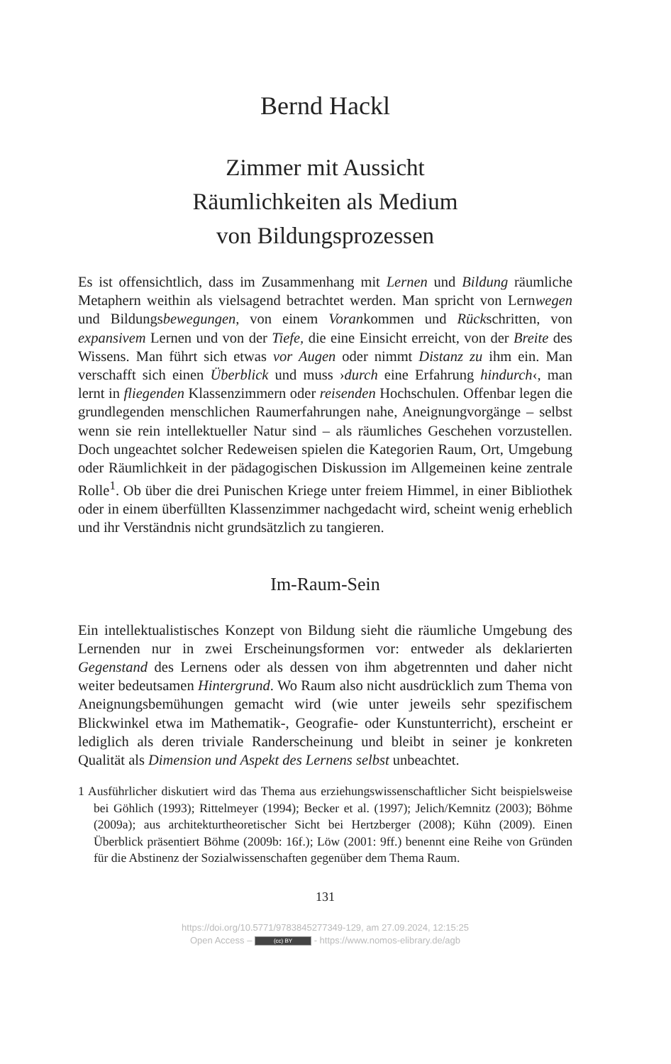Bernd Hackl
Zimmer mit Aussicht
Räumlichkeiten als Medium
von Bildungsprozessen
Es ist offensichtlich, dass im Zusammenhang mit Lernen und Bildung räumliche Metaphern weithin als vielsagend betrachtet werden. Man spricht von Lernwegen und Bildungsbewegungen, von einem Vorankommen und Rückschritten, von expansivem Lernen und von der Tiefe, die eine Einsicht erreicht, von der Breite des Wissens. Man führt sich etwas vor Augen oder nimmt Distanz zu ihm ein. Man verschafft sich einen Überblick und muss ›durch eine Erfahrung hindurch‹, man lernt in fliegenden Klassenzimmern oder reisenden Hochschulen. Offenbar legen die grundlegenden menschlichen Raumerfahrungen nahe, Aneignungvorgänge – selbst wenn sie rein intellektueller Natur sind – als räumliches Geschehen vorzustellen. Doch ungeachtet solcher Redeweisen spielen die Kategorien Raum, Ort, Umgebung oder Räumlichkeit in der pädagogischen Diskussion im Allgemeinen keine zentrale Rolle<sup>1</sup>. Ob über die drei Punischen Kriege unter freiem Himmel, in einer Bibliothek oder in einem überfüllten Klassenzimmer nachgedacht wird, scheint wenig erheblich und ihr Verständnis nicht grundsätzlich zu tangieren.
Im-Raum-Sein
Ein intellektualistisches Konzept von Bildung sieht die räumliche Umgebung des Lernenden nur in zwei Erscheinungsformen vor: entweder als deklarierten Gegenstand des Lernens oder als dessen von ihm abgetrennten und daher nicht weiter bedeutsamen Hintergrund. Wo Raum also nicht ausdrücklich zum Thema von Aneignungsbemühungen gemacht wird (wie unter jeweils sehr spezifischem Blickwinkel etwa im Mathematik-, Geografie- oder Kunstunterricht), erscheint er lediglich als deren triviale Randerscheinung und bleibt in seiner je konkreten Qualität als Dimension und Aspekt des Lernens selbst unbeachtet.
1 Ausführlicher diskutiert wird das Thema aus erziehungswissenschaftlicher Sicht beispielsweise bei Göhlich (1993); Rittelmeyer (1994); Becker et al. (1997); Jelich/Kemnitz (2003); Böhme (2009a); aus architekturtheoretischer Sicht bei Hertzberger (2008); Kühn (2009). Einen Überblick präsentiert Böhme (2009b: 16f.); Löw (2001: 9ff.) benennt eine Reihe von Gründen für die Abstinenz der Sozialwissenschaften gegenüber dem Thema Raum.
131
https://doi.org/10.5771/9783845277349-129, am 27.09.2024, 12:15:25
Open Access – (cc) BY - https://www.nomos-elibrary.de/agb